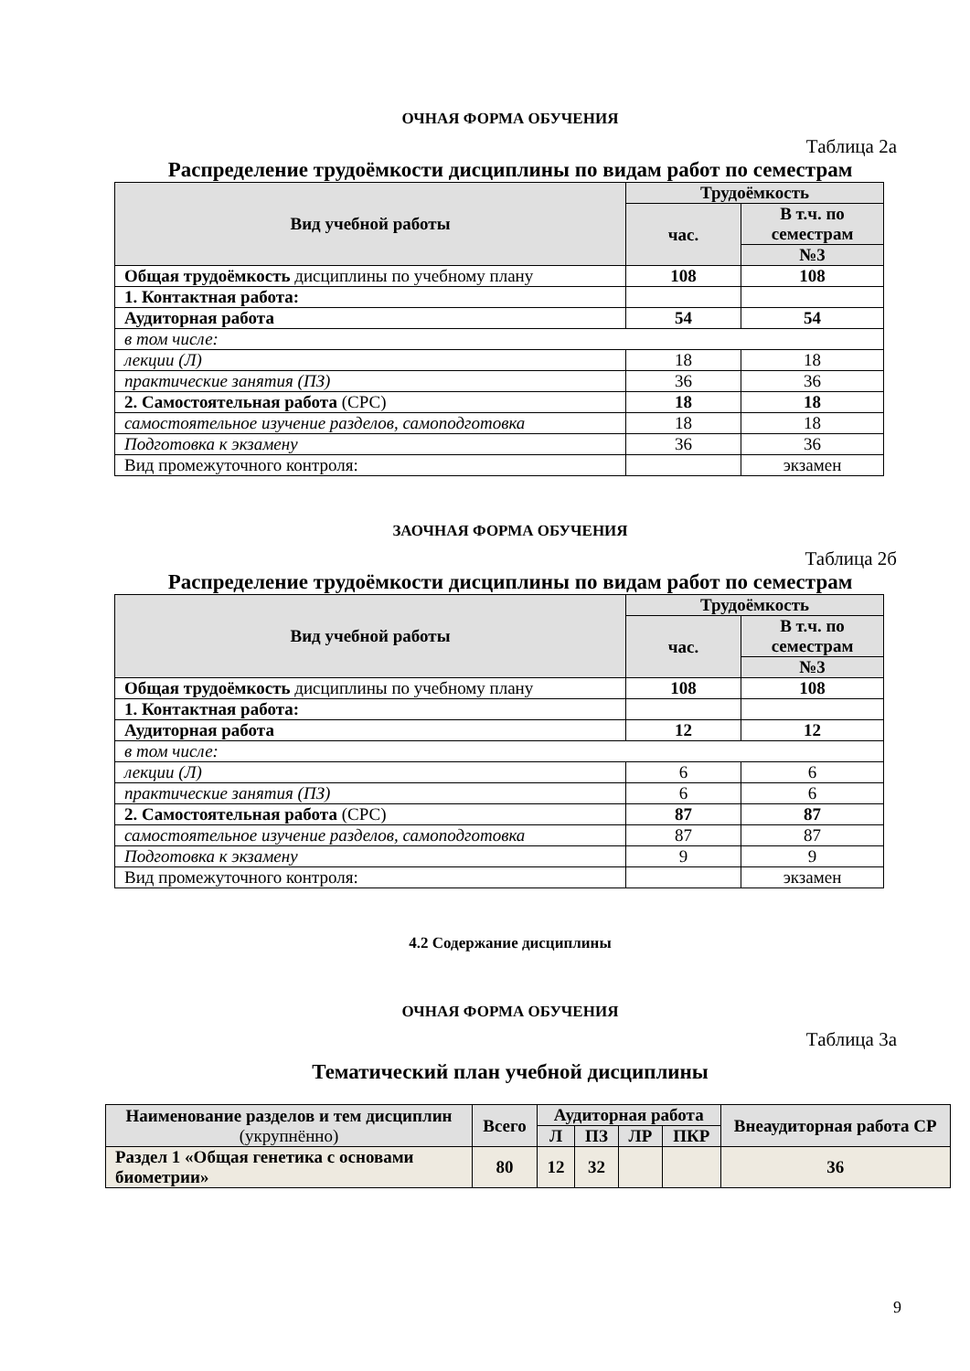ОЧНАЯ ФОРМА ОБУЧЕНИЯ
Таблица 2а
Распределение трудоёмкости дисциплины по видам работ по семестрам
| Вид учебной работы | Трудоёмкость | |
| --- | --- | --- |
| | час. | В т.ч. по семестрам |
| | | №3 |
| Общая трудоёмкость дисциплины по учебному плану | 108 | 108 |
| 1. Контактная работа: | | |
| Аудиторная работа | 54 | 54 |
| в том числе: | | |
| лекции (Л) | 18 | 18 |
| практические занятия (ПЗ) | 36 | 36 |
| 2. Самостоятельная работа (СРС) | 18 | 18 |
| самостоятельное изучение разделов, самоподготовка | 18 | 18 |
| Подготовка к экзамену | 36 | 36 |
| Вид промежуточного контроля: | | экзамен |
ЗАОЧНАЯ ФОРМА ОБУЧЕНИЯ
Таблица 2б
Распределение трудоёмкости дисциплины по видам работ по семестрам
| Вид учебной работы | Трудоёмкость | |
| --- | --- | --- |
| | час. | В т.ч. по семестрам |
| | | №3 |
| Общая трудоёмкость дисциплины по учебному плану | 108 | 108 |
| 1. Контактная работа: | | |
| Аудиторная работа | 12 | 12 |
| в том числе: | | |
| лекции (Л) | 6 | 6 |
| практические занятия (ПЗ) | 6 | 6 |
| 2. Самостоятельная работа (СРС) | 87 | 87 |
| самостоятельное изучение разделов, самоподготовка | 87 | 87 |
| Подготовка к экзамену | 9 | 9 |
| Вид промежуточного контроля: | | экзамен |
4.2 Содержание дисциплины
ОЧНАЯ ФОРМА ОБУЧЕНИЯ
Таблица 3а
Тематический план учебной дисциплины
| Наименование разделов и тем дисциплин (укрупнённо) | Всего | Аудиторная работа | | | | Внеаудиторная работа СР |
| --- | --- | --- | --- | --- | --- | --- |
| | | Л | ПЗ | ЛР | ПКР | |
| Раздел 1 «Общая генетика с основами биометрии» | 80 | 12 | 32 | | | 36 |
9